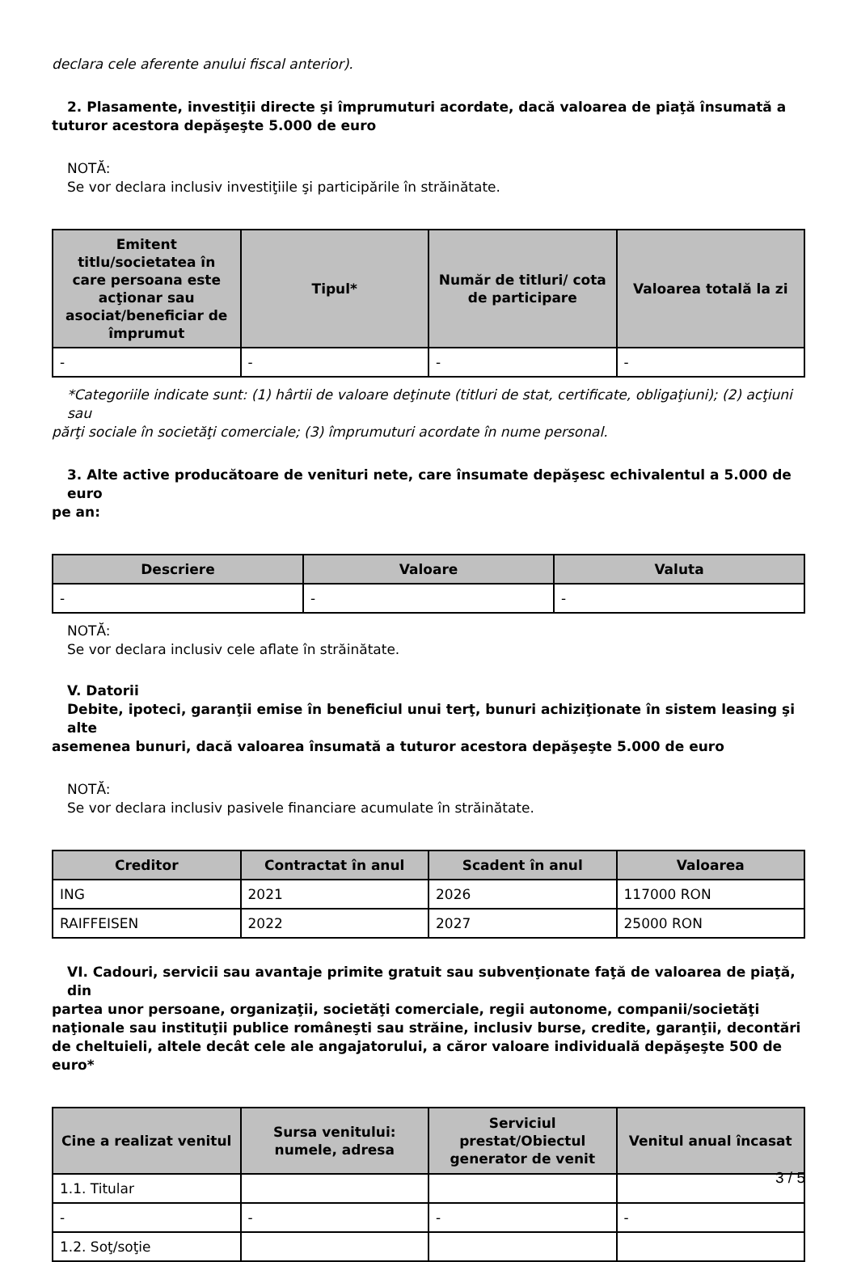declara cele aferente anului fiscal anterior).
2. Plasamente, investiţii directe şi împrumuturi acordate, dacă valoarea de piaţă însumată a
tuturor acestora depăşeşte 5.000 de euro
NOTĂ:
Se vor declara inclusiv investiţiile şi participările în străinătate.
| Emitent titlu/societatea în care persoana este acţionar sau asociat/beneficiar de împrumut | Tipul* | Număr de titluri/ cota de participare | Valoarea totală la zi |
| --- | --- | --- | --- |
| - | - | - | - |
*Categoriile indicate sunt: (1) hârtii de valoare deţinute (titluri de stat, certificate, obligaţiuni); (2) acţiuni sau
părţi sociale în societăţi comerciale; (3) împrumuturi acordate în nume personal.
3. Alte active producătoare de venituri nete, care însumate depăşesc echivalentul a 5.000 de euro
pe an:
| Descriere | Valoare | Valuta |
| --- | --- | --- |
| - | - | - |
NOTĂ:
Se vor declara inclusiv cele aflate în străinătate.
V. Datorii
Debite, ipoteci, garanţii emise în beneficiul unui terţ, bunuri achiziţionate în sistem leasing şi alte
asemenea bunuri, dacă valoarea însumată a tuturor acestora depăşeşte 5.000 de euro
NOTĂ:
Se vor declara inclusiv pasivele financiare acumulate în străinătate.
| Creditor | Contractat în anul | Scadent în anul | Valoarea |
| --- | --- | --- | --- |
| ING | 2021 | 2026 | 117000 RON |
| RAIFFEISEN | 2022 | 2027 | 25000 RON |
VI. Cadouri, servicii sau avantaje primite gratuit sau subvenţionate faţă de valoarea de piaţă, din
partea unor persoane, organizaţii, societăţi comerciale, regii autonome, companii/societăţi naţionale sau instituţii publice româneşti sau străine, inclusiv burse, credite, garanţii, decontări de cheltuieli, altele decât cele ale angajatorului, a căror valoare individuală depăşeşte 500 de euro*
| Cine a realizat venitul | Sursa venitului: numele, adresa | Serviciul prestat/Obiectul generator de venit | Venitul anual încasat |
| --- | --- | --- | --- |
| 1.1. Titular | | | |
| - | - | - | - |
| 1.2. Soţ/soţie | | | |
3 / 5